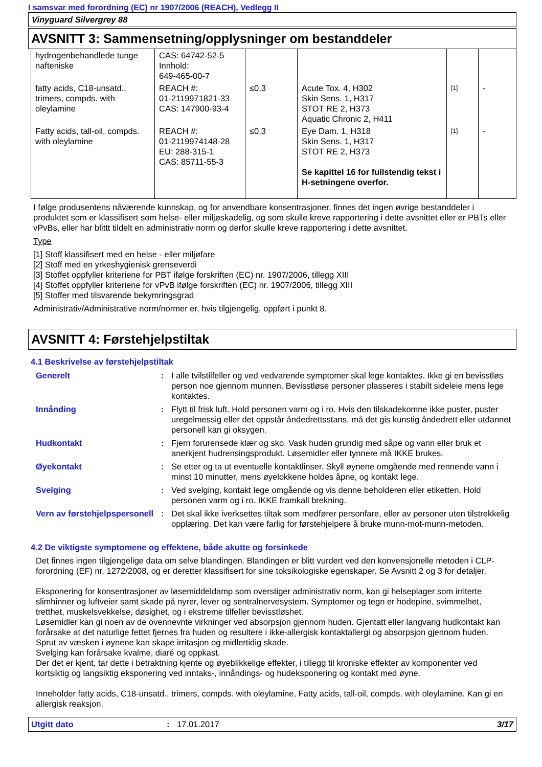I samsvar med forordning (EC) nr 1907/2006 (REACH), Vedlegg II
Vinyguard Silvergrey 88
AVSNITT 3: Sammensetning/opplysninger om bestanddeler
| hydrogenbehandlede tunge nafteniske | CAS: 64742-52-5 Innhold: 649-465-00-7 | | | | |
| fatty acids, C18-unsatd., trimers, compds. with oleylamine | REACH #: 01-2119971821-33 CAS: 147900-93-4 | ≤0,3 | Acute Tox. 4, H302 Skin Sens. 1, H317 STOT RE 2, H373 Aquatic Chronic 2, H411 | [1] | - |
| Fatty acids, tall-oil, compds. with oleylamine | REACH #: 01-2119974148-28 EU: 288-315-1 CAS: 85711-55-3 | ≤0,3 | Eye Dam. 1, H318 Skin Sens. 1, H317 STOT RE 2, H373 Se kapittel 16 for fullstendig tekst i H-setningene overfor. | [1] | - |
I følge produsentens nåværende kunnskap, og for anvendbare konsentrasjoner, finnes det ingen øvrige bestanddeler i produktet som er klassifisert som helse- eller miljøskadelig, og som skulle kreve rapportering i dette avsnittet eller er PBTs eller vPvBs, eller har blittt tildelt en administrativ norm og derfor skulle kreve rapportering i dette avsnittet.
Type
[1] Stoff klassifisert med en helse - eller miljøfare
[2] Stoff med en yrkeshygienisk grenseverdi
[3] Stoffet oppfyller kriteriene for PBT ifølge forskriften (EC) nr. 1907/2006, tillegg XIII
[4] Stoffet oppfyller kriteriene for vPvB ifølge forskriften (EC) nr. 1907/2006, tillegg XIII
[5] Stoffer med tilsvarende bekymringsgrad
Administrativ/Administrative norm/normer er, hvis tilgjengelig, oppført i punkt 8.
AVSNITT 4: Førstehjelpstiltak
4.1 Beskrivelse av førstehjelpstiltak
| Generelt | : | I alle tvilstilfeller og ved vedvarende symptomer skal lege kontaktes. Ikke gi en bevisstløs person noe gjennom munnen. Bevisstløse personer plasseres i stabilt sideleie mens lege kontaktes. |
| Innånding | : | Flytt til frisk luft. Hold personen varm og i ro. Hvis den tilskadekomne ikke puster, puster uregelmessig eller det oppstår åndedrettsstans, må det gis kunstig åndedrett eller utdannet personell kan gi oksygen. |
| Hudkontakt | : | Fjern forurensede klær og sko. Vask huden grundig med såpe og vann eller bruk et anerkjent hudrensingsprodukt. Løsemidler eller tynnere må IKKE brukes. |
| Øyekontakt | : | Se etter og ta ut eventuelle kontaktlinser. Skyll øynene omgående med rennende vann i minst 10 minutter, mens øyelokkene holdes åpne, og kontakt lege. |
| Svelging | : | Ved svelging, kontakt lege omgående og vis denne beholderen eller etiketten. Hold personen varm og i ro. IKKE framkall brekning. |
| Vern av førstehjelpspersonell | : | Det skal ikke iverksettes tiltak som medfører personfare, eller av personer uten tilstrekkelig opplæring. Det kan være farlig for førstehjelpere å bruke munn-mot-munn-metoden. |
4.2 De viktigste symptomene og effektene, både akutte og forsinkede
Det finnes ingen tilgjengelige data om selve blandingen. Blandingen er blitt vurdert ved den konvensjonelle metoden i CLP-forordning (EF) nr. 1272/2008, og er deretter klassifisert for sine toksikologiske egenskaper. Se Avsnitt 2 og 3 for detaljer.
Eksponering for konsentrasjoner av løsemiddeldamp som overstiger administrativ norm, kan gi helseplager som irriterte slimhinner og luftveier samt skade på nyrer, lever og sentralnervesystem. Symptomer og tegn er hodepine, svimmelhet, tretthet, muskelsvekkelse, døsighet, og i ekstreme tilfeller bevisstløshet.
Løsemidler kan gi noen av de ovennevnte virkninger ved absorpsjon gjennom huden. Gjentatt eller langvarig hudkontakt kan forårsake at det naturlige fettet fjernes fra huden og resultere i ikke-allergisk kontaktallergi og absorpsjon gjennom huden.
Sprut av væsken i øynene kan skape irritasjon og midlertidig skade.
Svelging kan forårsake kvalme, diaré og oppkast.
Der det er kjent, tar dette i betraktning kjente og øyeblikkelige effekter, i tillegg til kroniske effekter av komponenter ved kortsiktig og langsiktig eksponering ved inntaks-, innåndings- og hudeksponering og kontakt med øyne.
Inneholder fatty acids, C18-unsatd., trimers, compds. with oleylamine, Fatty acids, tall-oil, compds. with oleylamine. Kan gi en allergisk reaksjon.
Utgitt dato: 17.01.2017 3/17